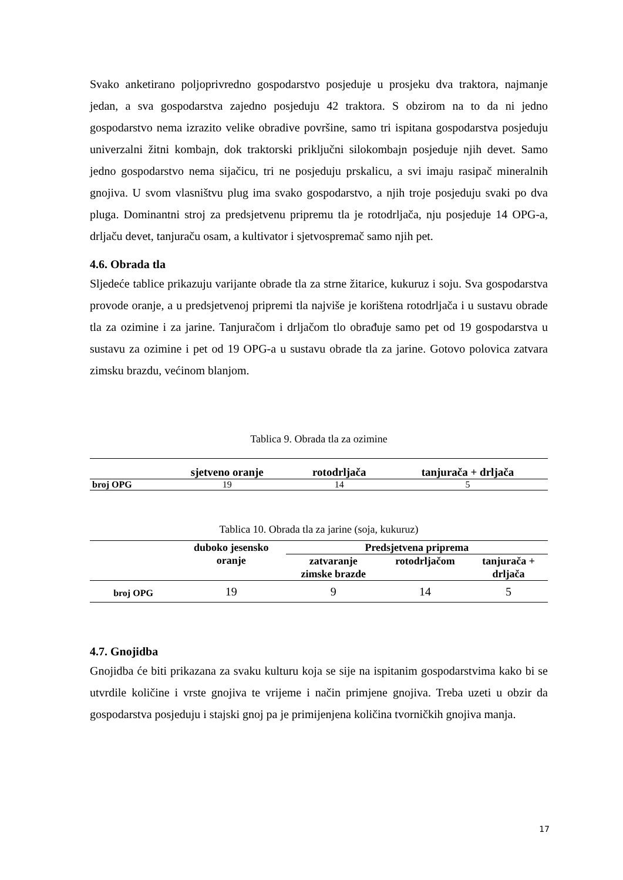Svako anketirano poljoprivredno gospodarstvo posjeduje u prosjeku dva traktora, najmanje jedan, a sva gospodarstva zajedno posjeduju 42 traktora. S obzirom na to da ni jedno gospodarstvo nema izrazito velike obradive površine, samo tri ispitana gospodarstva posjeduju univerzalni žitni kombajn, dok traktorski priključni silokombajn posjeduje njih devet. Samo jedno gospodarstvo nema sijačicu, tri ne posjeduju prskalicu, a svi imaju rasipač mineralnih gnojiva. U svom vlasništvu plug ima svako gospodarstvo, a njih troje posjeduju svaki po dva pluga. Dominantni stroj za predsjetvenu pripremu tla je rotodrljača, nju posjeduje 14 OPG-a, drljaču devet, tanjuraču osam, a kultivator i sjetvospremač samo njih pet.
4.6. Obrada tla
Sljedeće tablice prikazuju varijante obrade tla za strne žitarice, kukuruz i soju. Sva gospodarstva provode oranje, a u predsjetvenoj pripremi tla najviše je korištena rotodrljača i u sustavu obrade tla za ozimine i za jarine. Tanjuračom i drljačom tlo obrađuje samo pet od 19 gospodarstva u sustavu za ozimine i pet od 19 OPG-a u sustavu obrade tla za jarine. Gotovo polovica zatvara zimsku brazdu, većinom blanjom.
Tablica 9. Obrada tla za ozimine
| | sjetveno oranje | rotodrljača | tanjurača + drljača |
| --- | --- | --- | --- |
| broj OPG | 19 | 14 | 5 |
Tablica 10. Obrada tla za jarine (soja, kukuruz)
| | duboko jesensko oranje | Predsjetvena priprema | | |
| --- | --- | --- | --- | --- |
| | | zatvaranje zimske brazde | rotodrljačom | tanjurača + drljača |
| broj OPG | 19 | 9 | 14 | 5 |
4.7. Gnojidba
Gnojidba će biti prikazana za svaku kulturu koja se sije na ispitanim gospodarstvima kako bi se utvrdile količine i vrste gnojiva te vrijeme i način primjene gnojiva. Treba uzeti u obzir da gospodarstva posjeduju i stajski gnoj pa je primijenjena količina tvorničkih gnojiva manja.
17